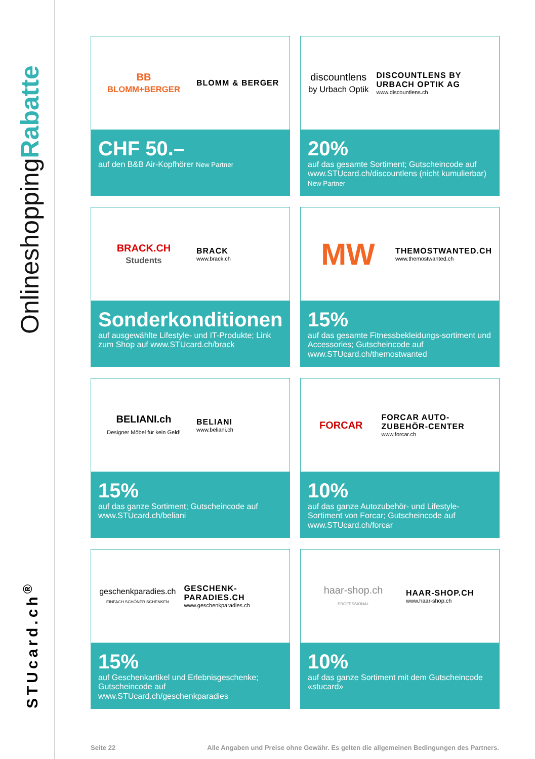OnlineshoppingRabatte
STUcard.ch<sup>®</sup>
BB
BLOMM+BERGER
BLOMM & BERGER
CHF 50.–
auf den B&B Air-Kopfhörer New Partner
discountlens
by Urbach Optik
DISCOUNTLENS BY URBACH OPTIK AG
www.discountlens.ch
20%
auf das gesamte Sortiment; Gutscheincode auf www.STUcard.ch/discountlens (nicht kumulierbar) New Partner
BRACK.CH Students
BRACK
www.brack.ch
Sonderkonditionen
auf ausgewählte Lifestyle- und IT-Produkte; Link zum Shop auf www.STUcard.ch/brack
MW
THEMOSTWANTED.CH
www.themostwanted.ch
15%
auf das gesamte Fitnessbekleidungs-sortiment und Accessories; Gutscheincode auf www.STUcard.ch/themostwanted
BELIANI.ch
Designer Möbel für kein Geld!
BELIANI
www.beliani.ch
15%
auf das ganze Sortiment; Gutscheincode auf www.STUcard.ch/beliani
FORCAR
FORCAR AUTO-ZUBEHÖR-CENTER
www.forcar.ch
10%
auf das ganze Autozubehör- und Lifestyle-Sortiment von Forcar; Gutscheincode auf www.STUcard.ch/forcar
geschenkparadies.ch
EINFACH SCHÖNER SCHENKEN
GESCHENK-PARADIES.CH
www.geschenkparadies.ch
15%
auf Geschenkartikel und Erlebnisgeschenke; Gutscheincode auf www.STUcard.ch/geschenkparadies
haar-shop.ch
PROFESSIONAL
HAAR-SHOP.CH
www.haar-shop.ch
10%
auf das ganze Sortiment mit dem Gutscheincode «stucard»
Seite 22 Alle Angaben und Preise ohne Gewähr. Es gelten die allgemeinen Bedingungen des Partners.